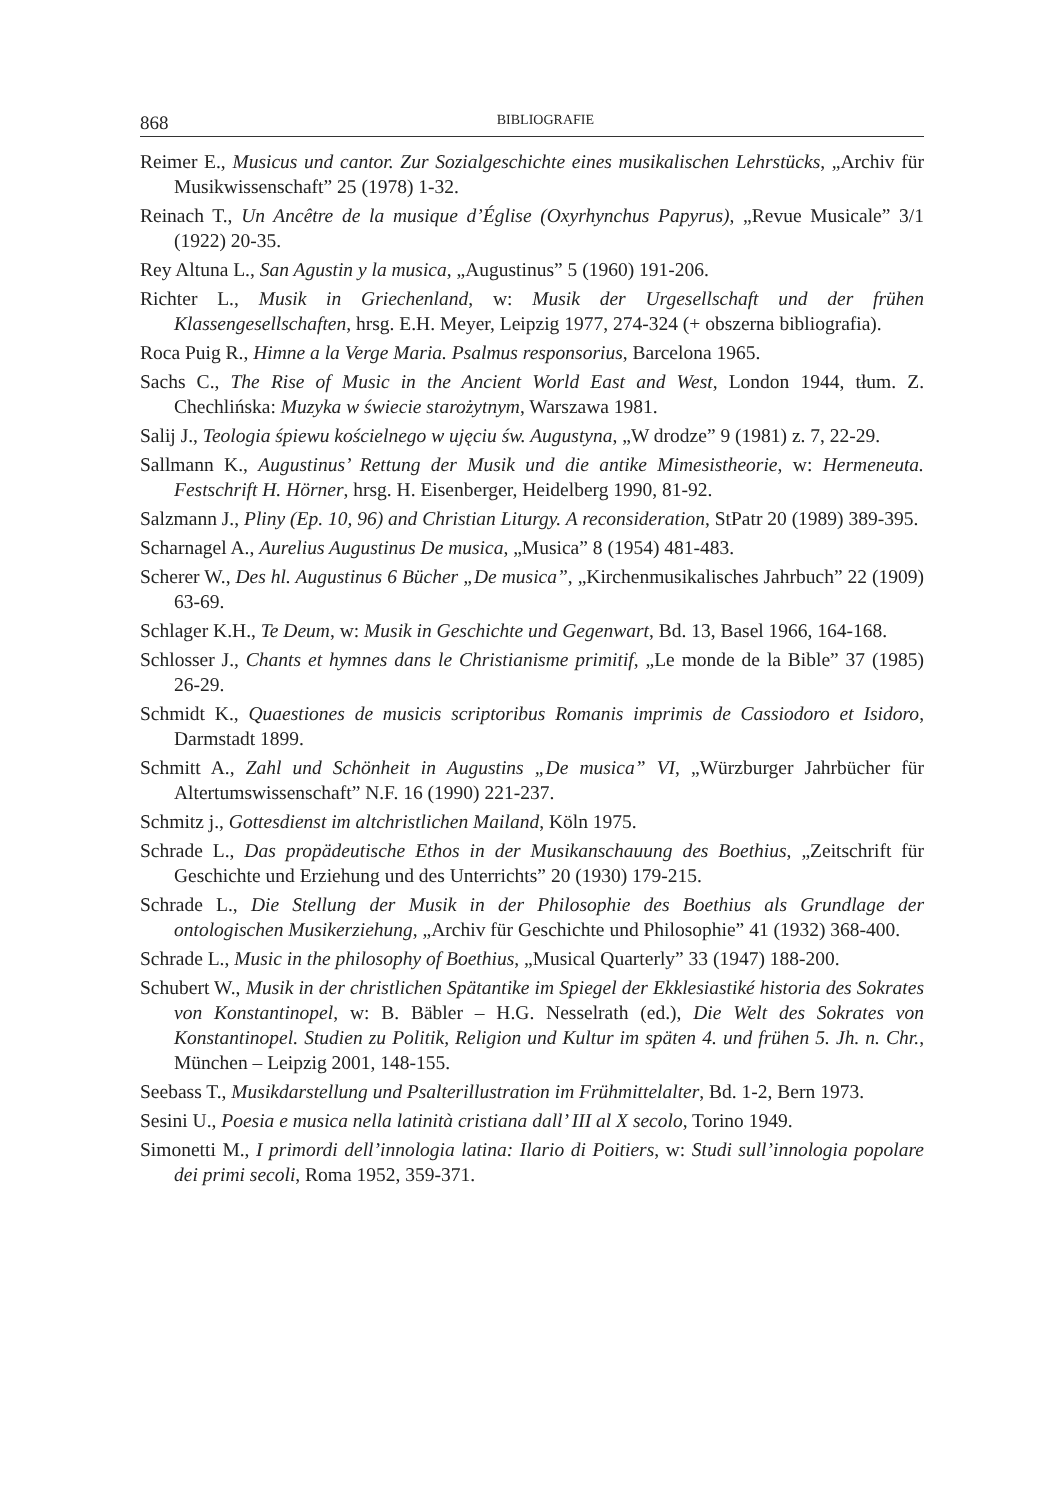868 BIBLIOGRAFIE
Reimer E., Musicus und cantor. Zur Sozialgeschichte eines musikalischen Lehrstücks, „Archiv für Musikwissenschaft” 25 (1978) 1-32.
Reinach T., Un Ancêtre de la musique d’Église (Oxyrhynchus Papyrus), „Revue Musicale” 3/1 (1922) 20-35.
Rey Altuna L., San Agustin y la musica, „Augustinus” 5 (1960) 191-206.
Richter L., Musik in Griechenland, w: Musik der Urgesellschaft und der frühen Klassengesellschaften, hrsg. E.H. Meyer, Leipzig 1977, 274-324 (+ obszerna bibliografia).
Roca Puig R., Himne a la Verge Maria. Psalmus responsorius, Barcelona 1965.
Sachs C., The Rise of Music in the Ancient World East and West, London 1944, tłum. Z. Chechlińska: Muzyka w świecie starożytnym, Warszawa 1981.
Salij J., Teologia śpiewu kościelnego w ujęciu św. Augustyna, „W drodze” 9 (1981) z. 7, 22-29.
Sallmann K., Augustinus’ Rettung der Musik und die antike Mimesistheorie, w: Hermeneuta. Festschrift H. Hörner, hrsg. H. Eisenberger, Heidelberg 1990, 81-92.
Salzmann J., Pliny (Ep. 10, 96) and Christian Liturgy. A reconsideration, StPatr 20 (1989) 389-395.
Scharnagel A., Aurelius Augustinus De musica, „Musica” 8 (1954) 481-483.
Scherer W., Des hl. Augustinus 6 Bücher „De musica”, „Kirchenmusikalisches Jahrbuch” 22 (1909) 63-69.
Schlager K.H., Te Deum, w: Musik in Geschichte und Gegenwart, Bd. 13, Basel 1966, 164-168.
Schlosser J., Chants et hymnes dans le Christianisme primitif, „Le monde de la Bible” 37 (1985) 26-29.
Schmidt K., Quaestiones de musicis scriptoribus Romanis imprimis de Cassiodoro et Isidoro, Darmstadt 1899.
Schmitt A., Zahl und Schönheit in Augustins „De musica” VI, „Würzburger Jahrbücher für Altertumswissenschaft” N.F. 16 (1990) 221-237.
Schmitz j., Gottesdienst im altchristlichen Mailand, Köln 1975.
Schrade L., Das propädeutische Ethos in der Musikanschauung des Boethius, „Zeitschrift für Geschichte und Erziehung und des Unterrichts” 20 (1930) 179-215.
Schrade L., Die Stellung der Musik in der Philosophie des Boethius als Grundlage der ontologischen Musikerziehung, „Archiv für Geschichte und Philosophie” 41 (1932) 368-400.
Schrade L., Music in the philosophy of Boethius, „Musical Quarterly” 33 (1947) 188-200.
Schubert W., Musik in der christlichen Spätantike im Spiegel der Ekklesiastiké historia des Sokrates von Konstantinopel, w: B. Bäbler – H.G. Nesselrath (ed.), Die Welt des Sokrates von Konstantinopel. Studien zu Politik, Religion und Kultur im späten 4. und frühen 5. Jh. n. Chr., München – Leipzig 2001, 148-155.
Seebass T., Musikdarstellung und Psalterillustration im Frühmittelalter, Bd. 1-2, Bern 1973.
Sesini U., Poesia e musica nella latinità cristiana dall’ III al X secolo, Torino 1949.
Simonetti M., I primordi dell’innologia latina: Ilario di Poitiers, w: Studi sull’innologia popolare dei primi secoli, Roma 1952, 359-371.